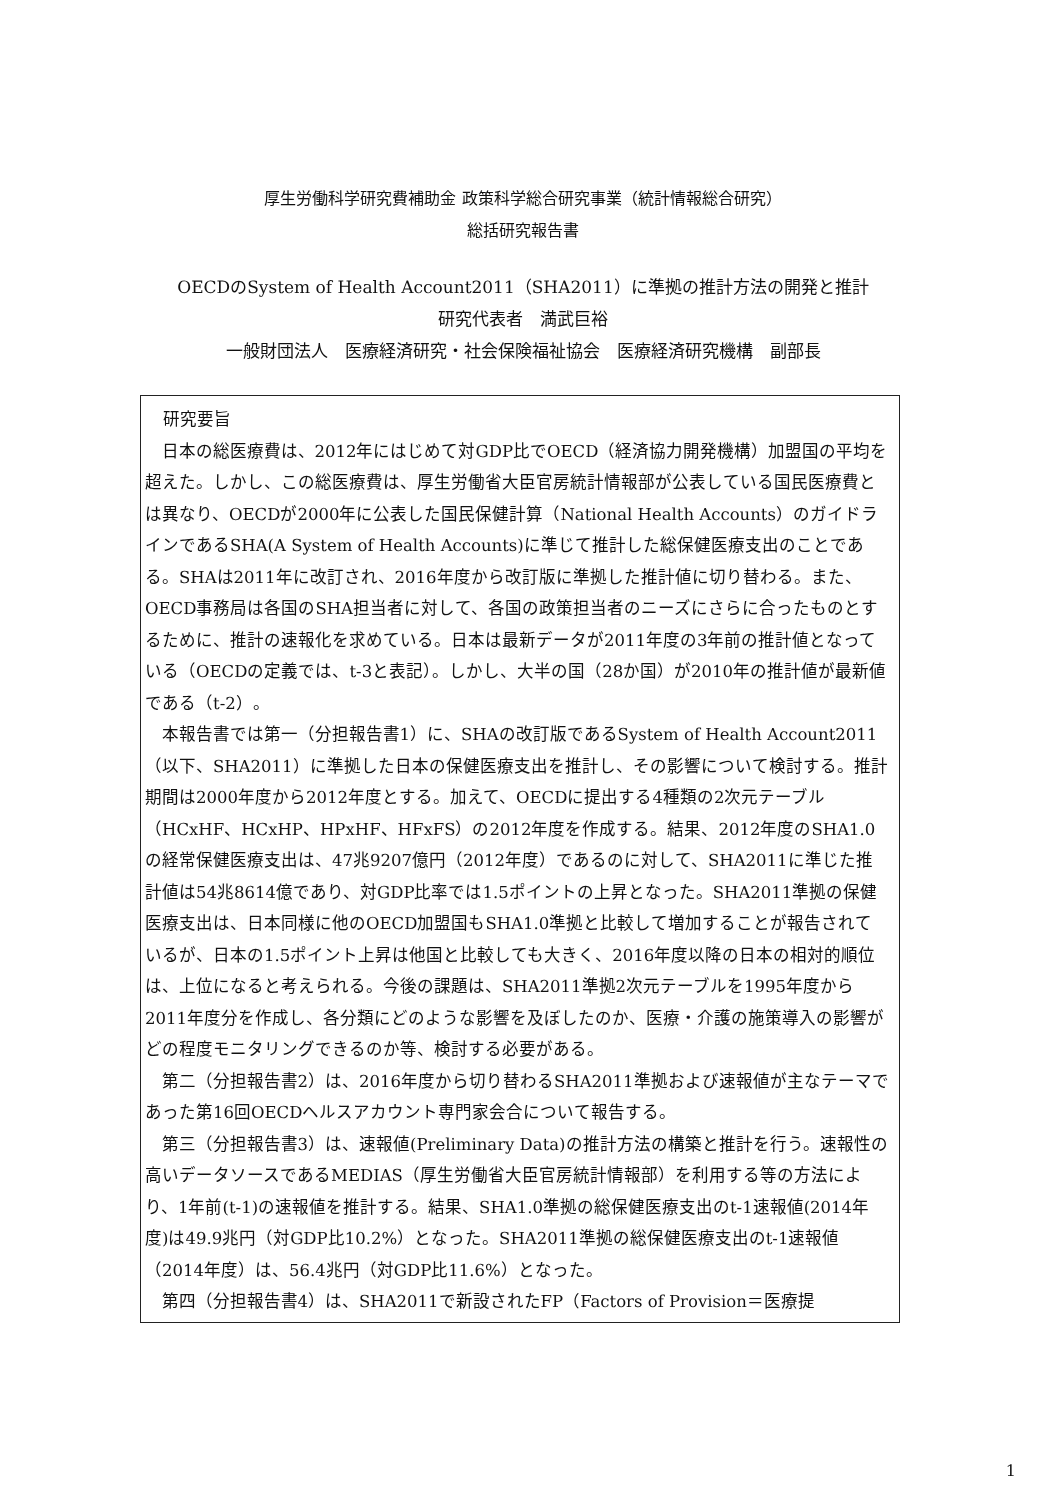厚生労働科学研究費補助金 政策科学総合研究事業（統計情報総合研究）
総括研究報告書
OECDのSystem of Health Account2011（SHA2011）に準拠の推計方法の開発と推計
研究代表者　満武巨裕
一般財団法人　医療経済研究・社会保険福祉協会　医療経済研究機構　副部長
研究要旨
日本の総医療費は、2012年にはじめて対GDP比でOECD（経済協力開発機構）加盟国の平均を超えた。しかし、この総医療費は、厚生労働省大臣官房統計情報部が公表している国民医療費とは異なり、OECDが2000年に公表した国民保健計算（National Health Accounts）のガイドラインであるSHA(A System of Health Accounts)に準じて推計した総保健医療支出のことである。SHAは2011年に改訂され、2016年度から改訂版に準拠した推計値に切り替わる。また、OECD事務局は各国のSHA担当者に対して、各国の政策担当者のニーズにさらに合ったものとするために、推計の速報化を求めている。日本は最新データが2011年度の3年前の推計値となっている（OECDの定義では、t-3と表記）。しかし、大半の国（28か国）が2010年の推計値が最新値である（t-2）。
本報告書では第一（分担報告書1）に、SHAの改訂版であるSystem of Health Account2011（以下、SHA2011）に準拠した日本の保健医療支出を推計し、その影響について検討する。推計期間は2000年度から2012年度とする。加えて、OECDに提出する4種類の2次元テーブル（HCxHF、HCxHP、HPxHF、HFxFS）の2012年度を作成する。結果、2012年度のSHA1.0の経常保健医療支出は、47兆9207億円（2012年度）であるのに対して、SHA2011に準じた推計値は54兆8614億であり、対GDP比率では1.5ポイントの上昇となった。SHA2011準拠の保健医療支出は、日本同様に他のOECD加盟国もSHA1.0準拠と比較して増加することが報告されているが、日本の1.5ポイント上昇は他国と比較しても大きく、2016年度以降の日本の相対的順位は、上位になると考えられる。今後の課題は、SHA2011準拠2次元テーブルを1995年度から2011年度分を作成し、各分類にどのような影響を及ぼしたのか、医療・介護の施策導入の影響がどの程度モニタリングできるのか等、検討する必要がある。
第二（分担報告書2）は、2016年度から切り替わるSHA2011準拠および速報値が主なテーマであった第16回OECDヘルスアカウント専門家会合について報告する。
第三（分担報告書3）は、速報値(Preliminary Data)の推計方法の構築と推計を行う。速報性の高いデータソースであるMEDIAS（厚生労働省大臣官房統計情報部）を利用する等の方法により、1年前(t-1)の速報値を推計する。結果、SHA1.0準拠の総保健医療支出のt-1速報値(2014年度)は49.9兆円（対GDP比10.2%）となった。SHA2011準拠の総保健医療支出のt-1速報値（2014年度）は、56.4兆円（対GDP比11.6%）となった。
第四（分担報告書4）は、SHA2011で新設されたFP（Factors of Provision＝医療提
1